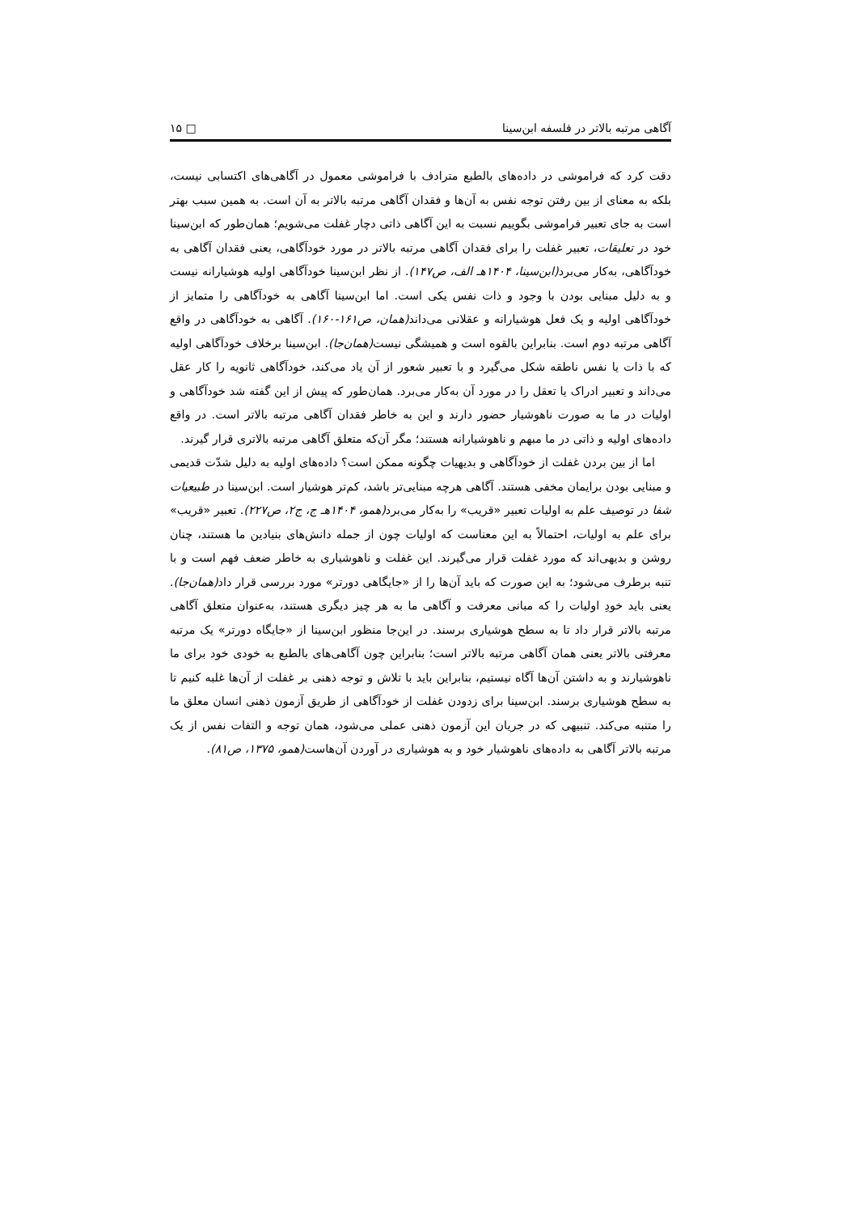آگاهی مرتبه بالاتر در فلسفه ابن‌سینا □ ۱۵
دقت کرد که فراموشی در داده‌های بالطبع مترادف با فراموشی معمول در آگاهی‌های اکتسابی نیست، بلکه به معنای از بین رفتن توجه نفس به آن‌ها و فقدان آگاهی مرتبه بالاتر به آن است. به همین سبب بهتر است به جای تعبیر فراموشی بگوییم نسبت به این آگاهی ذاتی دچار غفلت می‌شویم؛ همان‌طور که ابن‌سینا خود در تعلیقات، تعبیر غفلت را برای فقدان آگاهی مرتبه بالاتر در مورد خودآگاهی، یعنی فقدان آگاهی به خودآگاهی، به‌کار می‌برد(ابن‌سینا، ۱۴۰۴هـ الف، ص۱۴۷). از نظر ابن‌سینا خودآگاهی اولیه هوشیارانه نیست و به دلیل مبنایی بودن با وجود و ذات نفس یکی است. اما ابن‌سینا آگاهی به خودآگاهی را متمایز از خودآگاهی اولیه و یک فعل هوشیارانه و عقلانی می‌داند(همان، ص۱۶۱-۱۶۰). آگاهی به خودآگاهی در واقع آگاهی مرتبه دوم است. بنابراین بالقوه است و همیشگی نیست(همان‌جا). ابن‌سینا برخلاف خودآگاهی اولیه که با ذات یا نفس ناطقه شکل می‌گیرد و با تعبیر شعور از آن یاد می‌کند، خودآگاهی ثانویه را کار عقل می‌داند و تعبیر ادراک یا تعقل را در مورد آن به‌کار می‌برد. همان‌طور که پیش از این گفته شد خودآگاهی و اولیات در ما به صورت ناهوشیار حضور دارند و این به خاطر فقدان آگاهی مرتبه بالاتر است. در واقع داده‌های اولیه و ذاتی در ما مبهم و ناهوشیارانه هستند؛ مگر آن‌که متعلق آگاهی مرتبه بالاتری قرار گیرند.
اما از بین بردن غفلت از خودآگاهی و بدیهیات چگونه ممکن است؟ داده‌های اولیه به دلیل شدّت قدیمی و مبنایی بودن برایمان مخفی هستند. آگاهی هرچه مبنایی‌تر باشد، کم‌تر هوشیار است. ابن‌سینا در طبیعیات شفا در توصیف علم به اولیات تعبیر «قریب» را به‌کار می‌برد(همو، ۱۴۰۴هـ ج، ج۲، ص۲۲۷). تعبیر «قریب» برای علم به اولیات، احتمالاً به این معناست که اولیات چون از جمله دانش‌های بنیادین ما هستند، چنان روشن و بدیهی‌اند که مورد غفلت قرار می‌گیرند. این غفلت و ناهوشیاری به خاطر ضعف فهم است و با تنبه برطرف می‌شود؛ به این صورت که باید آن‌ها را از «جایگاهی دورتر» مورد بررسی قرار داد(همان‌جا). یعنی باید خودِ اولیات را که مبانی معرفت و آگاهی ما به هر چیز دیگری هستند، به‌عنوان متعلق آگاهی مرتبه بالاتر قرار داد تا به سطح هوشیاری برسند. در این‌جا منظور ابن‌سینا از «جایگاه دورتر» یک مرتبه معرفتی بالاتر یعنی همان آگاهی مرتبه بالاتر است؛ بنابراین چون آگاهی‌های بالطبع به خودی خود برای ما ناهوشیارند و به داشتن آن‌ها آگاه نیستیم، بنابراین باید با تلاش و توجه ذهنی بر غفلت از آن‌ها غلبه کنیم تا به سطح هوشیاری برسند. ابن‌سینا برای زدودن غفلت از خودآگاهی از طریق آزمون ذهنی انسان معلق ما را متنبه می‌کند. تنبیهی که در جریان این آزمون ذهنی عملی می‌شود، همان توجه و التفات نفس از یک مرتبه بالاتر آگاهی به داده‌های ناهوشیار خود و به هوشیاری در آوردن آن‌هاست(همو، ۱۳۷۵، ص۸۱).